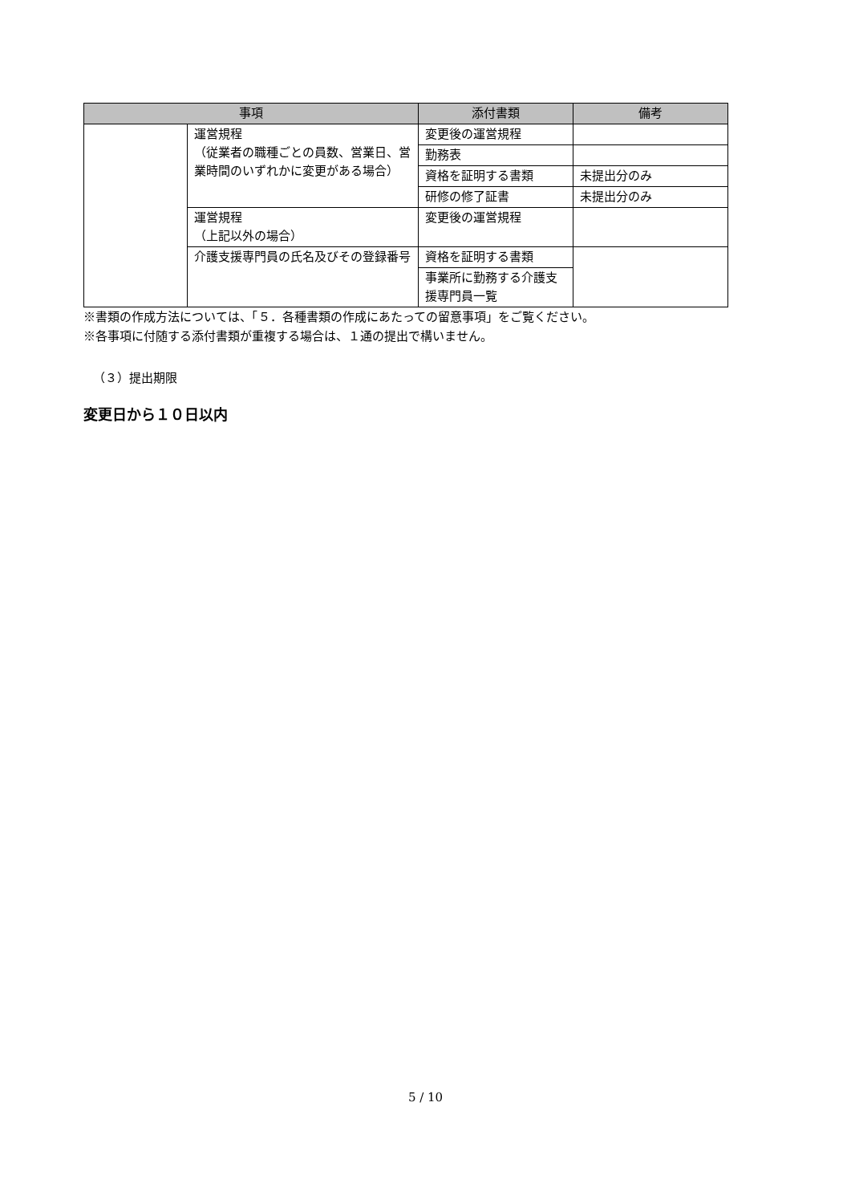| 事項 | | 添付書類 | 備考 |
| --- | --- | --- | --- |
| | 運営規程 （従業者の職種ごとの員数、営業日、営業時間のいずれかに変更がある場合） | 変更後の運営規程 | |
| | | 勤務表 | |
| | | 資格を証明する書類 | 未提出分のみ |
| | | 研修の修了証書 | 未提出分のみ |
| | 運営規程 （上記以外の場合） | 変更後の運営規程 | |
| | 介護支援専門員の氏名及びその登録番号 | 資格を証明する書類 | |
| | | 事業所に勤務する介護支援専門員一覧 | |
※書類の作成方法については、「５．各種書類の作成にあたっての留意事項」をご覧ください。
※各事項に付随する添付書類が重複する場合は、１通の提出で構いません。
（３）提出期限
変更日から１０日以内
5 / 10